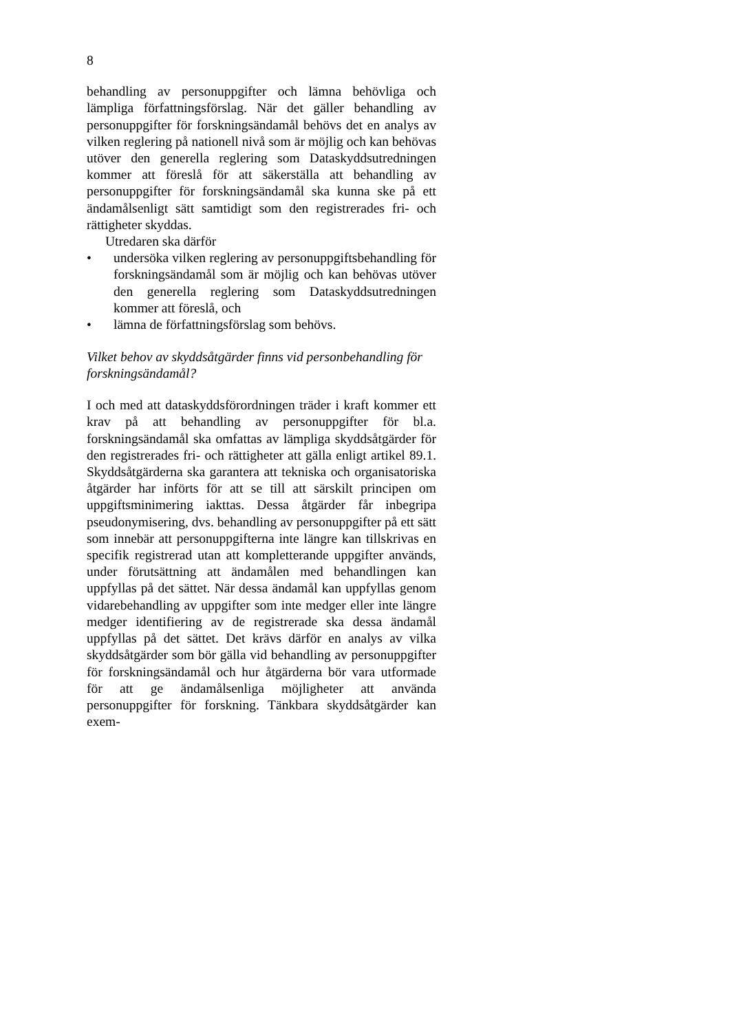8
behandling av personuppgifter och lämna behövliga och lämpliga författningsförslag. När det gäller behandling av personuppgifter för forskningsändamål behövs det en analys av vilken reglering på nationell nivå som är möjlig och kan behövas utöver den generella reglering som Dataskyddsutredningen kommer att föreslå för att säkerställa att behandling av personuppgifter för forskningsändamål ska kunna ske på ett ändamålsenligt sätt samtidigt som den registrerades fri- och rättigheter skyddas.
Utredaren ska därför
• undersöka vilken reglering av personuppgiftsbehandling för forskningsändamål som är möjlig och kan behövas utöver den generella reglering som Dataskyddsutredningen kommer att föreslå, och
• lämna de författningsförslag som behövs.
Vilket behov av skyddsåtgärder finns vid personbehandling för forskningsändamål?
I och med att dataskyddsförordningen träder i kraft kommer ett krav på att behandling av personuppgifter för bl.a. forskningsändamål ska omfattas av lämpliga skyddsåtgärder för den registrerades fri- och rättigheter att gälla enligt artikel 89.1. Skyddsåtgärderna ska garantera att tekniska och organisatoriska åtgärder har införts för att se till att särskilt principen om uppgiftsminimering iakttas. Dessa åtgärder får inbegripa pseudonymisering, dvs. behandling av personuppgifter på ett sätt som innebär att personuppgifterna inte längre kan tillskrivas en specifik registrerad utan att kompletterande uppgifter används, under förutsättning att ändamålen med behandlingen kan uppfyllas på det sättet. När dessa ändamål kan uppfyllas genom vidarebehandling av uppgifter som inte medger eller inte längre medger identifiering av de registrerade ska dessa ändamål uppfyllas på det sättet. Det krävs därför en analys av vilka skyddsåtgärder som bör gälla vid behandling av personuppgifter för forskningsändamål och hur åtgärderna bör vara utformade för att ge ändamålsenliga möjligheter att använda personuppgifter för forskning. Tänkbara skyddsåtgärder kan exem-